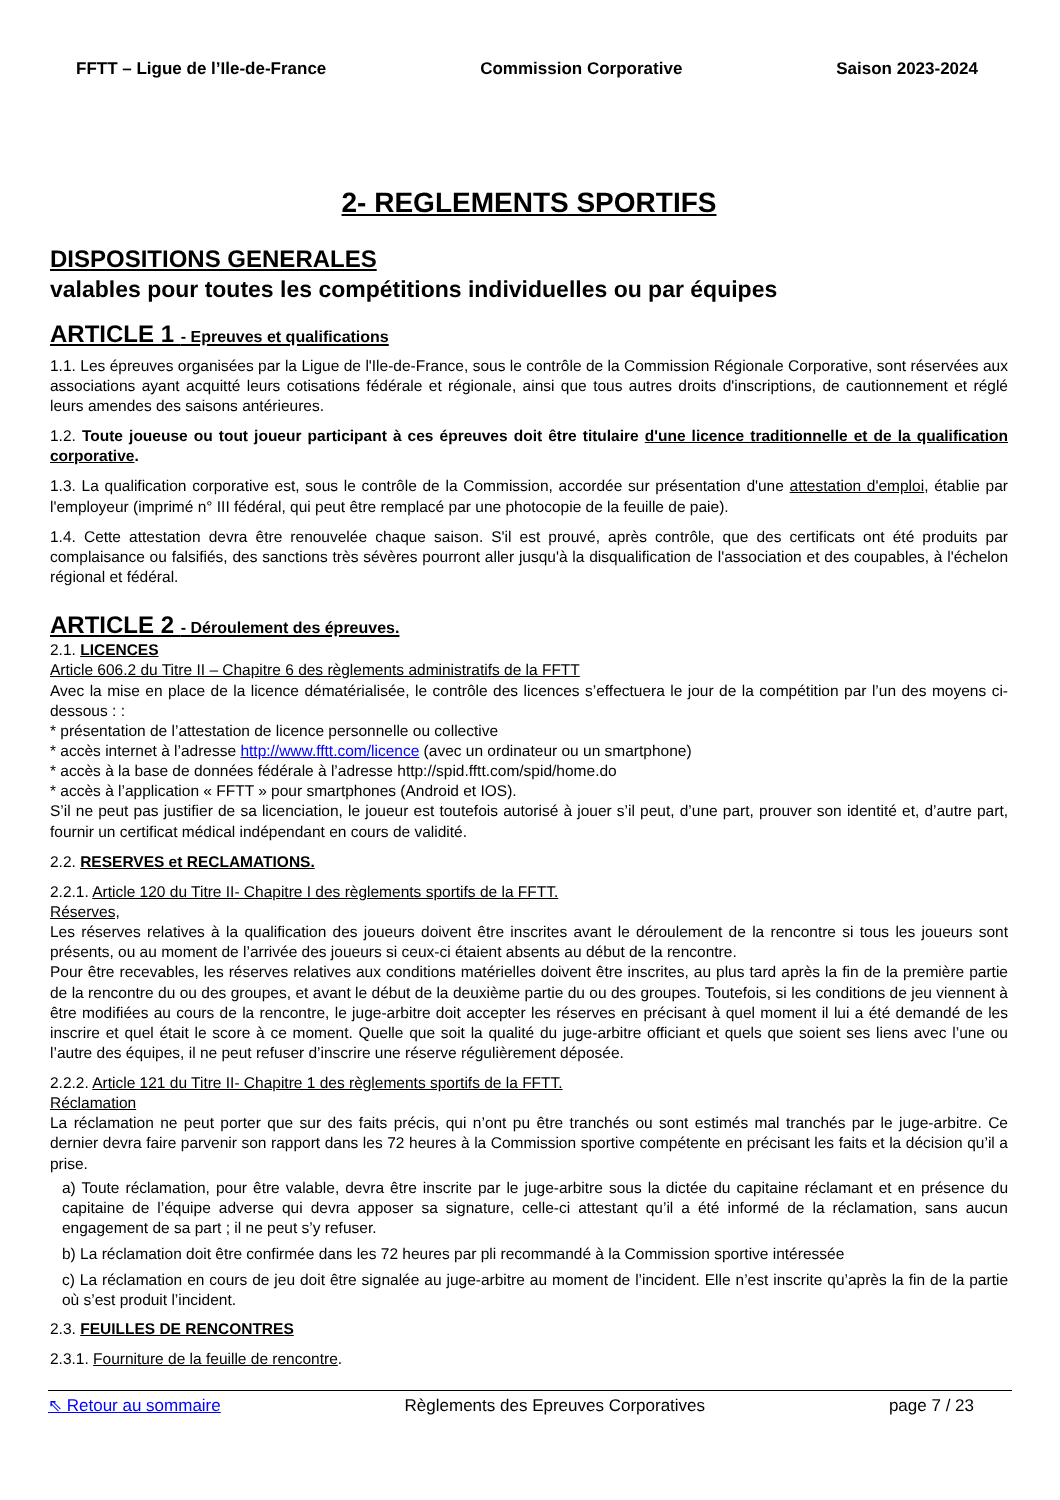FFTT – Ligue de l’Ile-de-France Commission Corporative Saison 2023-2024
2- REGLEMENTS SPORTIFS
DISPOSITIONS GENERALES
valables pour toutes les compétitions individuelles ou par équipes
ARTICLE 1 - Epreuves et qualifications
1.1. Les épreuves organisées par la Ligue de l'Ile-de-France, sous le contrôle de la Commission Régionale Corporative, sont réservées aux associations ayant acquitté leurs cotisations fédérale et régionale, ainsi que tous autres droits d'inscriptions, de cautionnement et réglé leurs amendes des saisons antérieures.
1.2. Toute joueuse ou tout joueur participant à ces épreuves doit être titulaire d'une licence traditionnelle et de la qualification corporative.
1.3. La qualification corporative est, sous le contrôle de la Commission, accordée sur présentation d'une attestation d'emploi, établie par l'employeur (imprimé n° III fédéral, qui peut être remplacé par une photocopie de la feuille de paie).
1.4. Cette attestation devra être renouvelée chaque saison. S'il est prouvé, après contrôle, que des certificats ont été produits par complaisance ou falsifiés, des sanctions très sévères pourront aller jusqu'à la disqualification de l'association et des coupables, à l'échelon régional et fédéral.
ARTICLE 2 - Déroulement des épreuves.
2.1. LICENCES
Article 606.2 du Titre II – Chapitre 6 des règlements administratifs de la FFTT
Avec la mise en place de la licence dématérialisée, le contrôle des licences s’effectuera le jour de la compétition par l’un des moyens ci-dessous : :
* présentation de l’attestation de licence personnelle ou collective
* accès internet à l’adresse http://www.fftt.com/licence (avec un ordinateur ou un smartphone)
* accès à la base de données fédérale à l’adresse http://spid.fftt.com/spid/home.do
* accès à l’application « FFTT » pour smartphones (Android et IOS).
S’il ne peut pas justifier de sa licenciation, le joueur est toutefois autorisé à jouer s’il peut, d’une part, prouver son identité et, d’autre part, fournir un certificat médical indépendant en cours de validité.
2.2. RESERVES et RECLAMATIONS.
2.2.1. Article 120 du Titre II- Chapitre I des règlements sportifs de la FFTT.
Réserves,
Les réserves relatives à la qualification des joueurs doivent être inscrites avant le déroulement de la rencontre si tous les joueurs sont présents, ou au moment de l’arrivée des joueurs si ceux-ci étaient absents au début de la rencontre.
Pour être recevables, les réserves relatives aux conditions matérielles doivent être inscrites, au plus tard après la fin de la première partie de la rencontre du ou des groupes, et avant le début de la deuxième partie du ou des groupes. Toutefois, si les conditions de jeu viennent à être modifiées au cours de la rencontre, le juge-arbitre doit accepter les réserves en précisant à quel moment il lui a été demandé de les inscrire et quel était le score à ce moment. Quelle que soit la qualité du juge-arbitre officiant et quels que soient ses liens avec l’une ou l’autre des équipes, il ne peut refuser d’inscrire une réserve régulièrement déposée.
2.2.2. Article 121 du Titre II- Chapitre 1 des règlements sportifs de la FFTT.
Réclamation
La réclamation ne peut porter que sur des faits précis, qui n’ont pu être tranchés ou sont estimés mal tranchés par le juge-arbitre. Ce dernier devra faire parvenir son rapport dans les 72 heures à la Commission sportive compétente en précisant les faits et la décision qu’il a prise.
a) Toute réclamation, pour être valable, devra être inscrite par le juge-arbitre sous la dictée du capitaine réclamant et en présence du capitaine de l’équipe adverse qui devra apposer sa signature, celle-ci attestant qu’il a été informé de la réclamation, sans aucun engagement de sa part ; il ne peut s’y refuser.
b) La réclamation doit être confirmée dans les 72 heures par pli recommandé à la Commission sportive intéressée
c) La réclamation en cours de jeu doit être signalée au juge-arbitre au moment de l’incident. Elle n’est inscrite qu’après la fin de la partie où s’est produit l’incident.
2.3. FEUILLES DE RENCONTRES
2.3.1. Fourniture de la feuille de rencontre.
⇖ Retour au sommaire Règlements des Epreuves Corporatives page 7 / 23